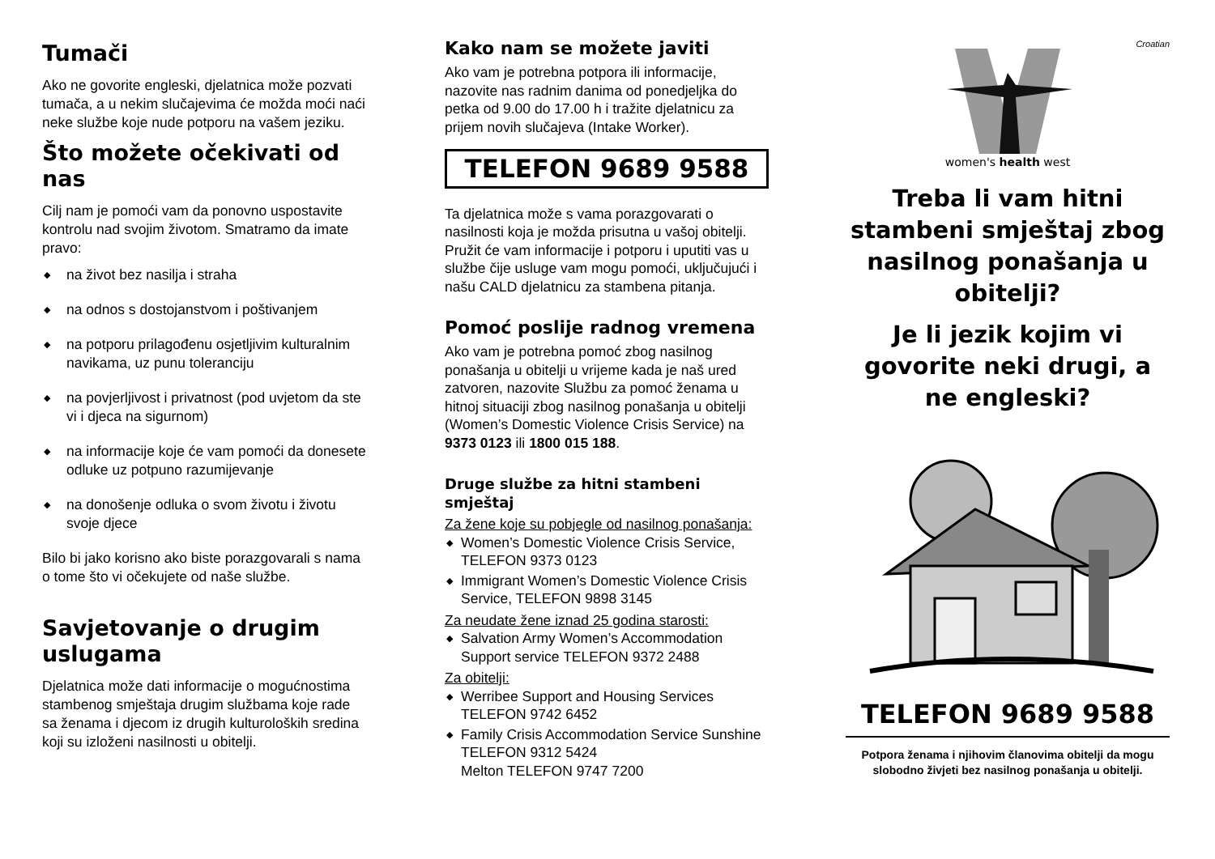Tumači
Ako ne govorite engleski, djelatnica može pozvati tumača, a u nekim slučajevima će možda moći naći neke službe koje nude potporu na vašem jeziku.
Što možete očekivati od nas
Cilj nam je pomoći vam da ponovno uspostavite kontrolu nad svojim životom. Smatramo da imate pravo:
◆ na život bez nasilja i straha
◆ na odnos s dostojanstvom i poštivanjem
◆ na potporu prilagođenu osjetljivim kulturalnim navikama, uz punu toleranciju
◆ na povjerljivost i privatnost (pod uvjetom da ste vi i djeca na sigurnom)
◆ na informacije koje će vam pomoći da donesete odluke uz potpuno razumijevanje
◆ na donošenje odluka o svom životu i životu svoje djece
Bilo bi jako korisno ako biste porazgovarali s nama o tome što vi očekujete od naše službe.
Savjetovanje o drugim uslugama
Djelatnica može dati informacije o mogućnostima stambenog smještaja drugim službama koje rade sa ženama i djecom iz drugih kulturoloških sredina koji su izloženi nasilnosti u obitelji.
Kako nam se možete javiti
Ako vam je potrebna potpora ili informacije, nazovite nas radnim danima od ponedjeljka do petka od 9.00 do 17.00 h i tražite djelatnicu za prijem novih slučajeva (Intake Worker).
TELEFON 9689 9588
Ta djelatnica može s vama porazgovarati o nasilnosti koja je možda prisutna u vašoj obitelji. Pružit će vam informacije i potporu i uputiti vas u službe čije usluge vam mogu pomoći, uključujući i našu CALD djelatnicu za stambena pitanja.
Pomoć poslije radnog vremena
Ako vam je potrebna pomoć zbog nasilnog ponašanja u obitelji u vrijeme kada je naš ured zatvoren, nazovite Službu za pomoć ženama u hitnoj situaciji zbog nasilnog ponašanja u obitelji (Women’s Domestic Violence Crisis Service) na 9373 0123 ili 1800 015 188.
Druge službe za hitni stambeni smještaj
Za žene koje su pobjegle od nasilnog ponašanja:
◆ Women’s Domestic Violence Crisis Service, TELEFON 9373 0123
◆ Immigrant Women’s Domestic Violence Crisis Service, TELEFON 9898 3145
Za neudate žene iznad 25 godina starosti:
◆ Salvation Army Women’s Accommodation Support service TELEFON 9372 2488
Za obitelji:
◆ Werribee Support and Housing Services TELEFON 9742 6452
◆ Family Crisis Accommodation Service Sunshine TELEFON 9312 5424
Melton TELEFON 9747 7200
Croatian
women's health west
Treba li vam hitni stambeni smještaj zbog nasilnog ponašanja u obitelji?
Je li jezik kojim vi govorite neki drugi, a ne engleski?
TELEFON 9689 9588
Potpora ženama i njihovim članovima obitelji da mogu slobodno živjeti bez nasilnog ponašanja u obitelji.